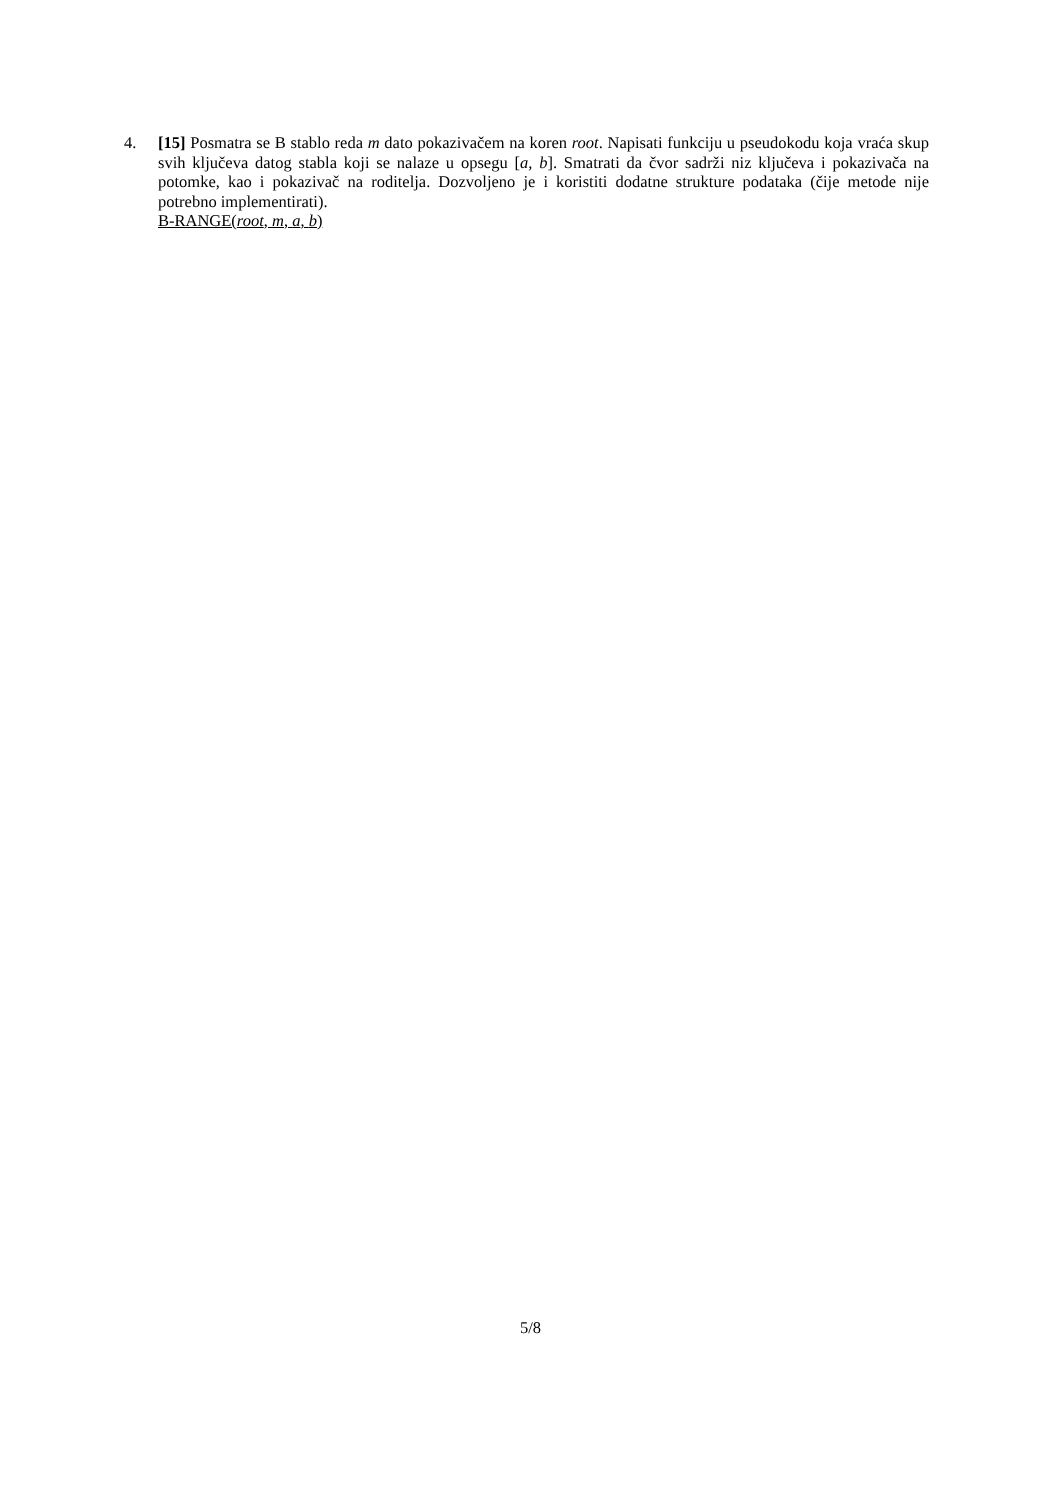4. [15] Posmatra se B stablo reda m dato pokazivačem na koren root. Napisati funkciju u pseudokodu koja vraća skup svih ključeva datog stabla koji se nalaze u opsegu [a, b]. Smatrati da čvor sadrži niz ključeva i pokazivača na potomke, kao i pokazivač na roditelja. Dozvoljeno je i koristiti dodatne strukture podataka (čije metode nije potrebno implementirati).
B-RANGE(root, m, a, b)
5/8